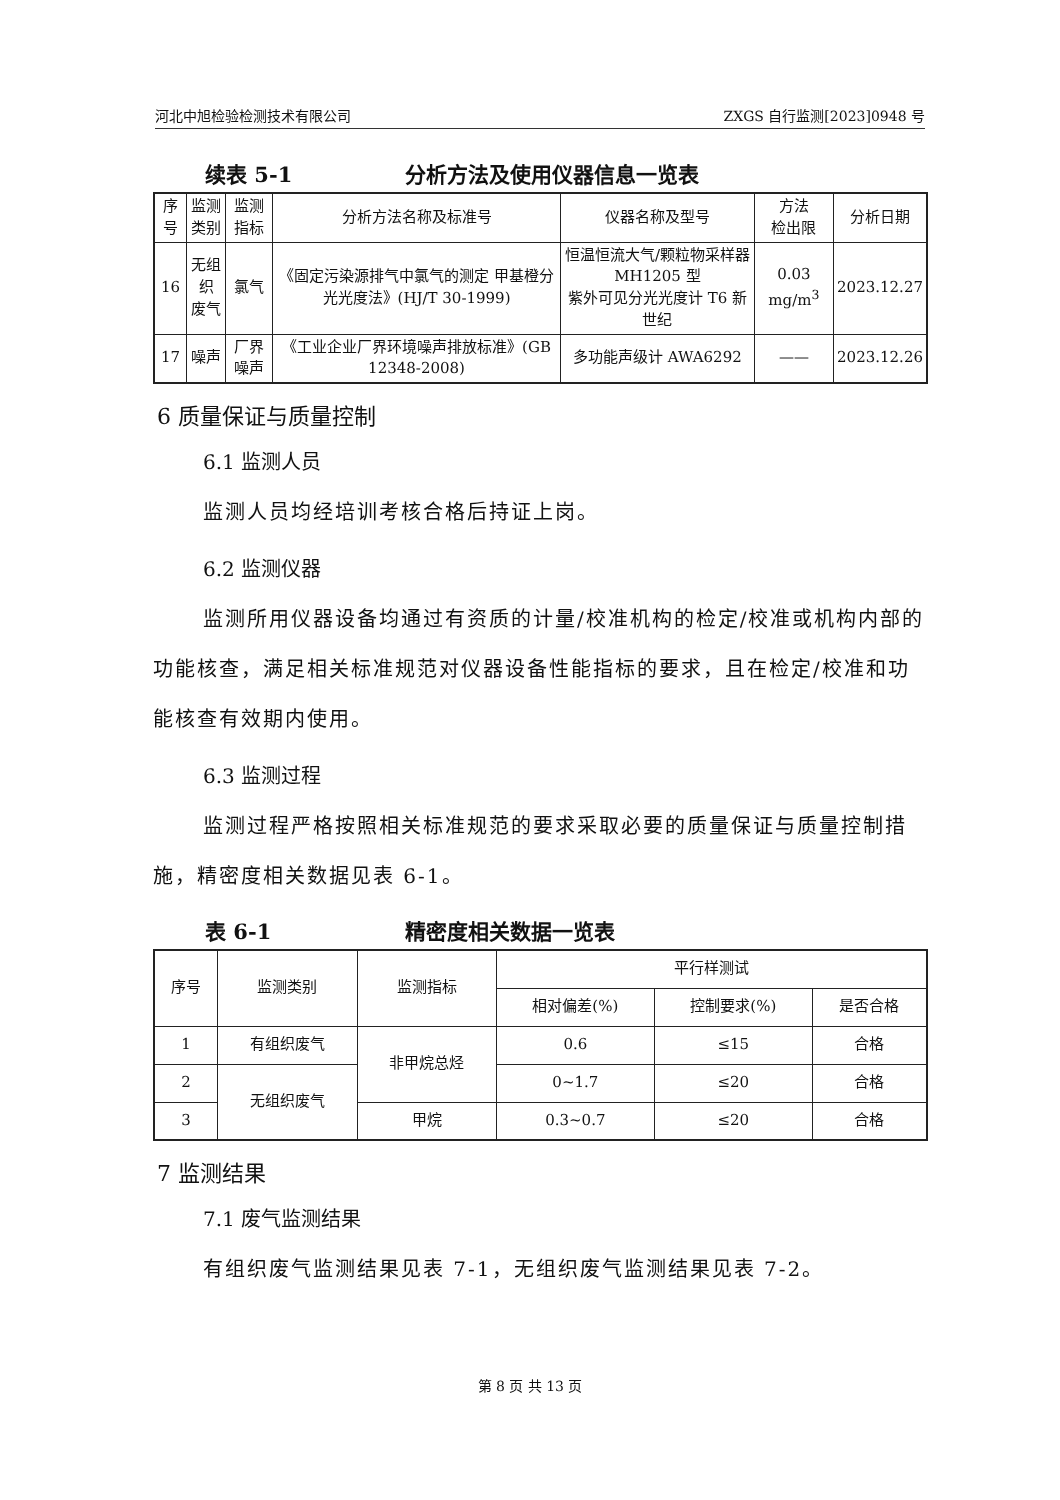河北中旭检验检测技术有限公司 ZXGS 自行监测[2023]0948 号
续表 5-1 分析方法及使用仪器信息一览表
| 序号 | 监测 类别 | 监测指标 | 分析方法名称及标准号 | 仪器名称及型号 | 方法 检出限 | 分析日期 |
| --- | --- | --- | --- | --- | --- | --- |
| 16 | 无组织 废气 | 氯气 | 《固定污染源排气中氯气的测定 甲基橙分光光度法》(HJ/T 30-1999) | 恒温恒流大气/颗粒物采样器 MH1205 型 紫外可见分光光度计 T6 新世纪 | 0.03 mg/m<sup>3</sup> | 2023.12.27 |
| 17 | 噪声 | 厂界噪声 | 《工业企业厂界环境噪声排放标准》(GB 12348-2008) | 多功能声级计 AWA6292 | —— | 2023.12.26 |
6 质量保证与质量控制
6.1 监测人员
监测人员均经培训考核合格后持证上岗。
6.2 监测仪器
监测所用仪器设备均通过有资质的计量/校准机构的检定/校准或机构内部的功能核查，满足相关标准规范对仪器设备性能指标的要求，且在检定/校准和功能核查有效期内使用。
6.3 监测过程
监测过程严格按照相关标准规范的要求采取必要的质量保证与质量控制措施，精密度相关数据见表 6-1。
表 6-1 精密度相关数据一览表
| 序号 | 监测类别 | 监测指标 | 平行样测试 | | |
| --- | --- | --- | --- | --- | --- |
| | | | 相对偏差(%) | 控制要求(%) | 是否合格 |
| 1 | 有组织废气 | 非甲烷总烃 | 0.6 | ≤15 | 合格 |
| 2 | 无组织废气 | | 0~1.7 | ≤20 | 合格 |
| 3 | | 甲烷 | 0.3~0.7 | ≤20 | 合格 |
7 监测结果
7.1 废气监测结果
有组织废气监测结果见表 7-1，无组织废气监测结果见表 7-2。
第 8 页 共 13 页